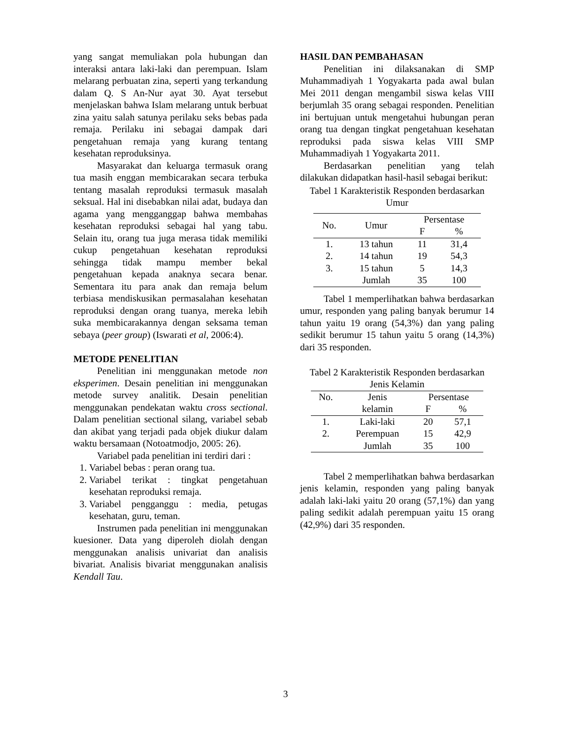yang sangat memuliakan pola hubungan dan interaksi antara laki-laki dan perempuan. Islam melarang perbuatan zina, seperti yang terkandung dalam Q. S An-Nur ayat 30. Ayat tersebut menjelaskan bahwa Islam melarang untuk berbuat zina yaitu salah satunya perilaku seks bebas pada remaja. Perilaku ini sebagai dampak dari pengetahuan remaja yang kurang tentang kesehatan reproduksinya.
Masyarakat dan keluarga termasuk orang tua masih enggan membicarakan secara terbuka tentang masalah reproduksi termasuk masalah seksual. Hal ini disebabkan nilai adat, budaya dan agama yang mengganggap bahwa membahas kesehatan reproduksi sebagai hal yang tabu. Selain itu, orang tua juga merasa tidak memiliki cukup pengetahuan kesehatan reproduksi sehingga tidak mampu member bekal pengetahuan kepada anaknya secara benar. Sementara itu para anak dan remaja belum terbiasa mendiskusikan permasalahan kesehatan reproduksi dengan orang tuanya, mereka lebih suka membicarakannya dengan seksama teman sebaya (peer group) (Iswarati et al, 2006:4).
METODE PENELITIAN
Penelitian ini menggunakan metode non eksperimen. Desain penelitian ini menggunakan metode survey analitik. Desain penelitian menggunakan pendekatan waktu cross sectional. Dalam penelitian sectional silang, variabel sebab dan akibat yang terjadi pada objek diukur dalam waktu bersamaan (Notoatmodjo, 2005: 26).
Variabel pada penelitian ini terdiri dari :
1. Variabel bebas : peran orang tua.
2. Variabel terikat : tingkat pengetahuan kesehatan reproduksi remaja.
3. Variabel pengganggu : media, petugas kesehatan, guru, teman.
Instrumen pada penelitian ini menggunakan kuesioner. Data yang diperoleh diolah dengan menggunakan analisis univariat dan analisis bivariat. Analisis bivariat menggunakan analisis Kendall Tau.
HASIL DAN PEMBAHASAN
Penelitian ini dilaksanakan di SMP Muhammadiyah 1 Yogyakarta pada awal bulan Mei 2011 dengan mengambil siswa kelas VIII berjumlah 35 orang sebagai responden. Penelitian ini bertujuan untuk mengetahui hubungan peran orang tua dengan tingkat pengetahuan kesehatan reproduksi pada siswa kelas VIII SMP Muhammadiyah 1 Yogyakarta 2011.
Berdasarkan penelitian yang telah dilakukan didapatkan hasil-hasil sebagai berikut:
Tabel 1 Karakteristik Responden berdasarkan Umur
| No. | Umur | Persentase | |
| --- | --- | --- | --- |
| | | F | % |
| 1. | 13 tahun | 11 | 31,4 |
| 2. | 14 tahun | 19 | 54,3 |
| 3. | 15 tahun | 5 | 14,3 |
| | Jumlah | 35 | 100 |
Tabel 1 memperlihatkan bahwa berdasarkan umur, responden yang paling banyak berumur 14 tahun yaitu 19 orang (54,3%) dan yang paling sedikit berumur 15 tahun yaitu 5 orang (14,3%) dari 35 responden.
Tabel 2 Karakteristik Responden berdasarkan Jenis Kelamin
| No. | Jenis | Persentase | |
| --- | --- | --- | --- |
| | kelamin | F | % |
| 1. | Laki-laki | 20 | 57,1 |
| 2. | Perempuan | 15 | 42,9 |
| | Jumlah | 35 | 100 |
Tabel 2 memperlihatkan bahwa berdasarkan jenis kelamin, responden yang paling banyak adalah laki-laki yaitu 20 orang (57,1%) dan yang paling sedikit adalah perempuan yaitu 15 orang (42,9%) dari 35 responden.
3